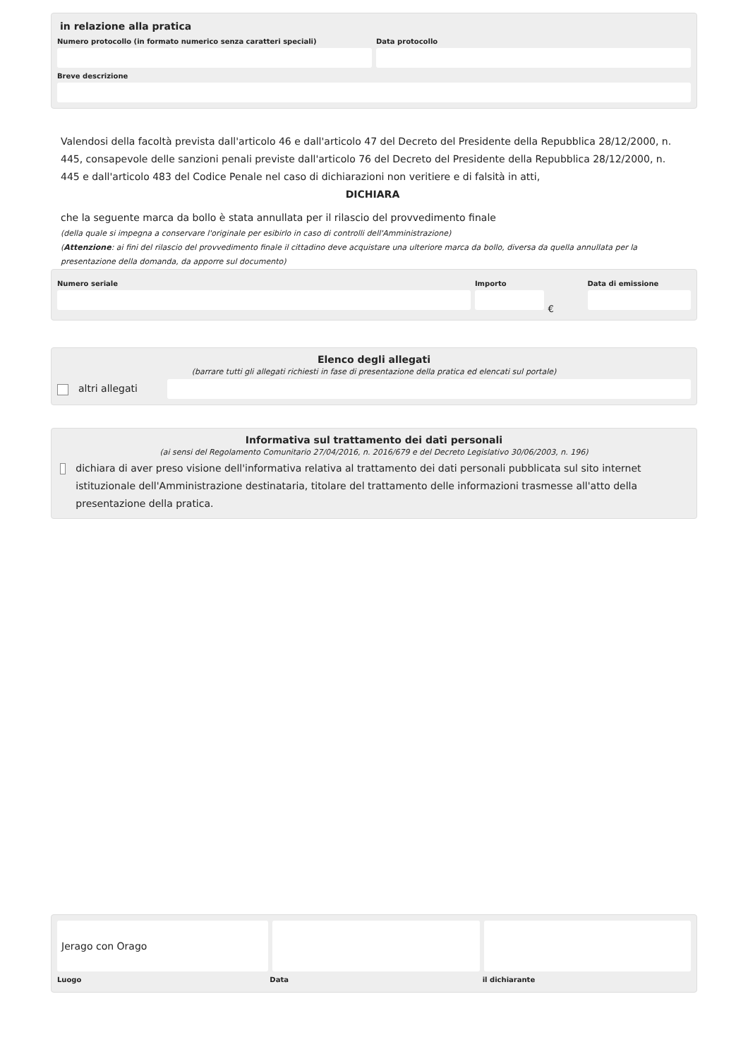in relazione alla pratica
Numero protocollo (in formato numerico senza caratteri speciali)
Data protocollo
Breve descrizione
Valendosi della facoltà prevista dall'articolo 46 e dall'articolo 47 del Decreto del Presidente della Repubblica 28/12/2000, n. 445, consapevole delle sanzioni penali previste dall'articolo 76 del Decreto del Presidente della Repubblica 28/12/2000, n. 445 e dall'articolo 483 del Codice Penale nel caso di dichiarazioni non veritiere e di falsità in atti,
DICHIARA
che la seguente marca da bollo è stata annullata per il rilascio del provvedimento finale
(della quale si impegna a conservare l'originale per esibirlo in caso di controlli dell'Amministrazione)
(Attenzione: ai fini del rilascio del provvedimento finale il cittadino deve acquistare una ulteriore marca da bollo, diversa da quella annullata per la presentazione della domanda, da apporre sul documento)
Numero seriale Importo
€
Data di emissione
Elenco degli allegati
(barrare tutti gli allegati richiesti in fase di presentazione della pratica ed elencati sul portale)
altri allegati
Informativa sul trattamento dei dati personali
(ai sensi del Regolamento Comunitario 27/04/2016, n. 2016/679 e del Decreto Legislativo 30/06/2003, n. 196)
dichiara di aver preso visione dell'informativa relativa al trattamento dei dati personali pubblicata sul sito internet istituzionale dell'Amministrazione destinataria, titolare del trattamento delle informazioni trasmesse all'atto della presentazione della pratica.
Jerago con Orago
Luogo Data il dichiarante